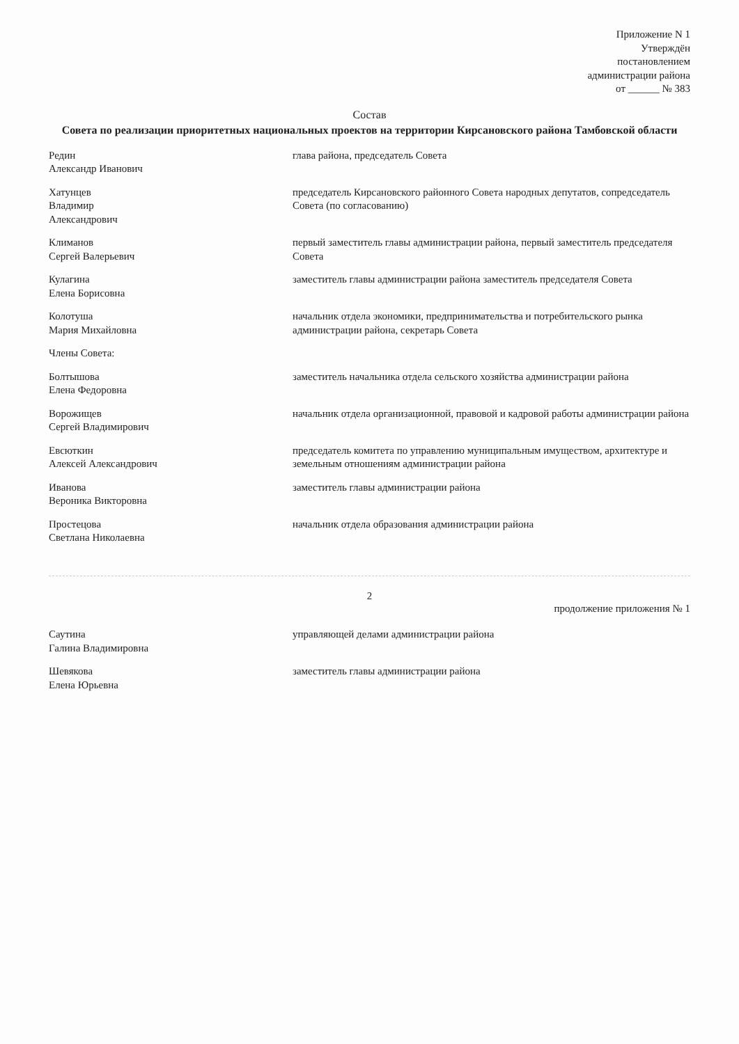Приложение N 1
Утверждён
постановлением
администрации района
от ______ № 383
Состав
Совета по реализации приоритетных национальных проектов на территории Кирсановского района Тамбовской области
| Редин Александр Иванович | глава района, председатель Совета |
| Хатунцев Владимир Александрович | председатель Кирсановского районного Совета народных депутатов, сопредседатель Совета (по согласованию) |
| Климанов Сергей Валерьевич | первый заместитель главы администрации района, первый заместитель председателя Совета |
| Кулагина Елена Борисовна | заместитель главы администрации района заместитель председателя Совета |
| Колотуша Мария Михайловна | начальник отдела экономики, предпринимательства и потребительского рынка администрации района, секретарь Совета |
| Члены Совета: | |
| Болтышова Елена Федоровна | заместитель начальника отдела сельского хозяйства администрации района |
| Ворожищев Сергей Владимирович | начальник отдела организационной, правовой и кадровой работы администрации района |
| Евсюткин Алексей Александрович | председатель комитета по управлению муниципальным имуществом, архитектуре и земельным отношениям администрации района |
| Иванова Вероника Викторовна | заместитель главы администрации района |
| Простецова Светлана Николаевна | начальник отдела образования администрации района |
2
продолжение приложения № 1
| Саутина Галина Владимировна | управляющей делами администрации района |
| Шевякова Елена Юрьевна | заместитель главы администрации района |